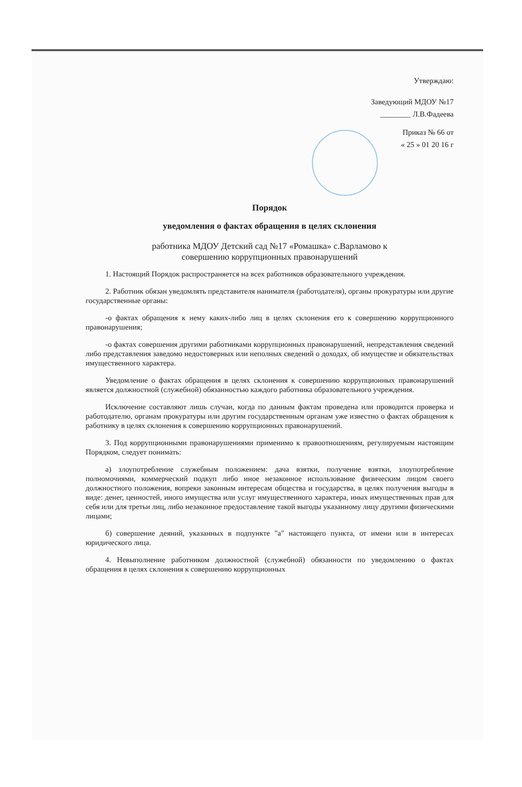Утверждаю:
Заведующий МДОУ №17
________ Л.В.Фадеева
Приказ № 66 от
« 25 » 01 20 16 г
Порядок
уведомления о фактах обращения в целях склонения
работника МДОУ Детский сад №17 «Ромашка» с.Варламово к
совершению коррупционных правонарушений
1. Настоящий Порядок распространяется на всех работников образовательного учреждения.
2. Работник обязан уведомлять представителя нанимателя (работодателя), органы прокуратуры или другие государственные органы:
-о фактах обращения к нему каких-либо лиц в целях склонения его к совершению коррупционного правонарушения;
-о фактах совершения другими работниками коррупционных правонарушений, непредставления сведений либо представления заведомо недостоверных или неполных сведений о доходах, об имуществе и обязательствах имущественного характера.
Уведомление о фактах обращения в целях склонения к совершению коррупционных правонарушений является должностной (служебной) обязанностью каждого работника образовательного учреждения.
Исключение составляют лишь случаи, когда по данным фактам проведена или проводится проверка и работодателю, органам прокуратуры или другим государственным органам уже известно о фактах обращения к работнику в целях склонения к совершению коррупционных правонарушений.
3. Под коррупционными правонарушениями применимо к правоотношениям, регулируемым настоящим Порядком, следует понимать:
а) злоупотребление служебным положением: дача взятки, получение взятки, злоупотребление полномочиями, коммерческий подкуп либо иное незаконное использование физическим лицом своего должностного положения, вопреки законным интересам общества и государства, в целях получения выгоды в виде: денег, ценностей, иного имущества или услуг имущественного характера, иных имущественных прав для себя или для третьи лиц, либо незаконное предоставление такой выгоды указанному лицу другими физическими лицами;
б) совершение деяний, указанных в подпункте "а" настоящего пункта, от имени или в интересах юридического лица.
4. Невыполнение работником должностной (служебной) обязанности по уведомлению о фактах обращения в целях склонения к совершению коррупционных